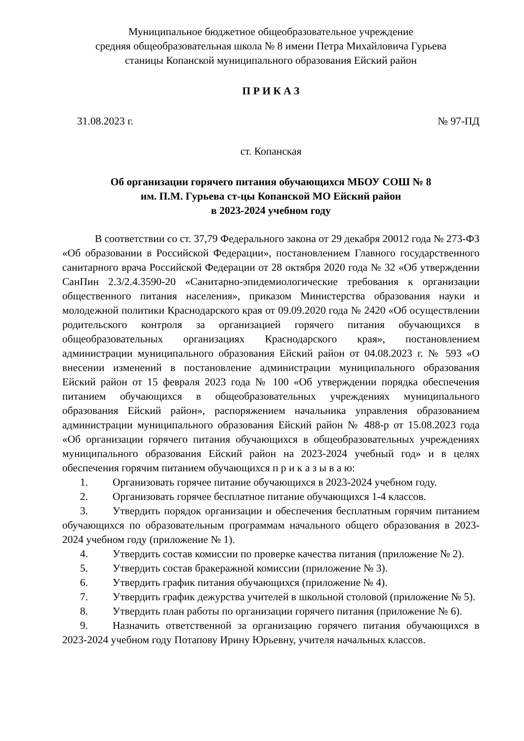Муниципальное бюджетное общеобразовательное учреждение
средняя общеобразовательная школа № 8 имени Петра Михайловича Гурьева
станицы Копанской муниципального образования Ейский район
П Р И К А З
31.08.2023 г. № 97-ПД
ст. Копанская
Об организации горячего питания обучающихся МБОУ СОШ № 8
им. П.М. Гурьева ст-цы Копанской МО Ейский район
в 2023-2024 учебном году
В соответствии со ст. 37,79 Федерального закона от 29 декабря 20012 года № 273-ФЗ «Об образовании в Российской Федерации», постановлением Главного государственного санитарного врача Российской Федерации от 28 октября 2020 года № 32 «Об утверждении СанПин 2.3/2.4.3590-20 «Санитарно-эпидемиологические требования к организации общественного питания населения», приказом Министерства образования науки и молодежной политики Краснодарского края от 09.09.2020 года № 2420 «Об осуществлении родительского контроля за организацией горячего питания обучающихся в общеобразовательных организациях Краснодарского края», постановлением администрации муниципального образования Ейский район от 04.08.2023 г. № 593 «О внесении изменений в постановление администрации муниципального образования Ейский район от 15 февраля 2023 года № 100 «Об утверждении порядка обеспечения питанием обучающихся в общеобразовательных учреждениях муниципального образования Ейский район», распоряжением начальника управления образованием администрации муниципального образования Ейский район № 488-р от 15.08.2023 года «Об организации горячего питания обучающихся в общеобразовательных учреждениях муниципального образования Ейский район на 2023-2024 учебный год» и в целях обеспечения горячим питанием обучающихся п р и к а з ы в а ю:
1. Организовать горячее питание обучающихся в 2023-2024 учебном году.
2. Организовать горячее бесплатное питание обучающихся 1-4 классов.
3. Утвердить порядок организации и обеспечения бесплатным горячим питанием обучающихся по образовательным программам начального общего образования в 2023-2024 учебном году (приложение № 1).
4. Утвердить состав комиссии по проверке качества питания (приложение № 2).
5. Утвердить состав бракеражной комиссии (приложение № 3).
6. Утвердить график питания обучающихся (приложение № 4).
7. Утвердить график дежурства учителей в школьной столовой (приложение № 5).
8. Утвердить план работы по организации горячего питания (приложение № 6).
9. Назначить ответственной за организацию горячего питания обучающихся в 2023-2024 учебном году Потапову Ирину Юрьевну, учителя начальных классов.